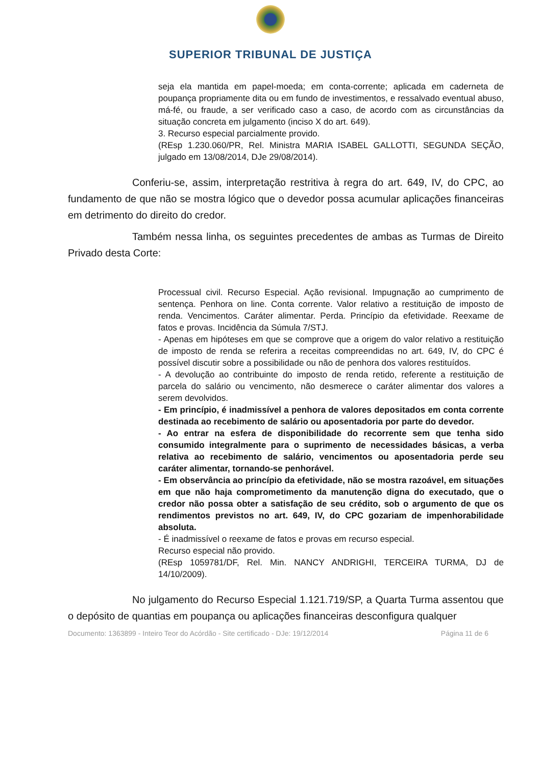SUPERIOR TRIBUNAL DE JUSTIÇA
seja ela mantida em papel-moeda; em conta-corrente; aplicada em caderneta de poupança propriamente dita ou em fundo de investimentos, e ressalvado eventual abuso, má-fé, ou fraude, a ser verificado caso a caso, de acordo com as circunstâncias da situação concreta em julgamento (inciso X do art. 649).
3. Recurso especial parcialmente provido.
(REsp 1.230.060/PR, Rel. Ministra MARIA ISABEL GALLOTTI, SEGUNDA SEÇÃO, julgado em 13/08/2014, DJe 29/08/2014).
Conferiu-se, assim, interpretação restritiva à regra do art. 649, IV, do CPC, ao fundamento de que não se mostra lógico que o devedor possa acumular aplicações financeiras em detrimento do direito do credor.
Também nessa linha, os seguintes precedentes de ambas as Turmas de Direito Privado desta Corte:
Processual civil. Recurso Especial. Ação revisional. Impugnação ao cumprimento de sentença. Penhora on line. Conta corrente. Valor relativo a restituição de imposto de renda. Vencimentos. Caráter alimentar. Perda. Princípio da efetividade. Reexame de fatos e provas. Incidência da Súmula 7/STJ.
- Apenas em hipóteses em que se comprove que a origem do valor relativo a restituição de imposto de renda se referira a receitas compreendidas no art. 649, IV, do CPC é possível discutir sobre a possibilidade ou não de penhora dos valores restituídos.
- A devolução ao contribuinte do imposto de renda retido, referente a restituição de parcela do salário ou vencimento, não desmerece o caráter alimentar dos valores a serem devolvidos.
- Em princípio, é inadmissível a penhora de valores depositados em conta corrente destinada ao recebimento de salário ou aposentadoria por parte do devedor.
- Ao entrar na esfera de disponibilidade do recorrente sem que tenha sido consumido integralmente para o suprimento de necessidades básicas, a verba relativa ao recebimento de salário, vencimentos ou aposentadoria perde seu caráter alimentar, tornando-se penhorável.
- Em observância ao princípio da efetividade, não se mostra razoável, em situações em que não haja comprometimento da manutenção digna do executado, que o credor não possa obter a satisfação de seu crédito, sob o argumento de que os rendimentos previstos no art. 649, IV, do CPC gozariam de impenhorabilidade absoluta.
- É inadmissível o reexame de fatos e provas em recurso especial.
Recurso especial não provido.
(REsp 1059781/DF, Rel. Min. NANCY ANDRIGHI, TERCEIRA TURMA, DJ de 14/10/2009).
No julgamento do Recurso Especial 1.121.719/SP, a Quarta Turma assentou que o depósito de quantias em poupança ou aplicações financeiras desconfigura qualquer
Documento: 1363899 - Inteiro Teor do Acórdão - Site certificado - DJe: 19/12/2014 Página 11 de 6